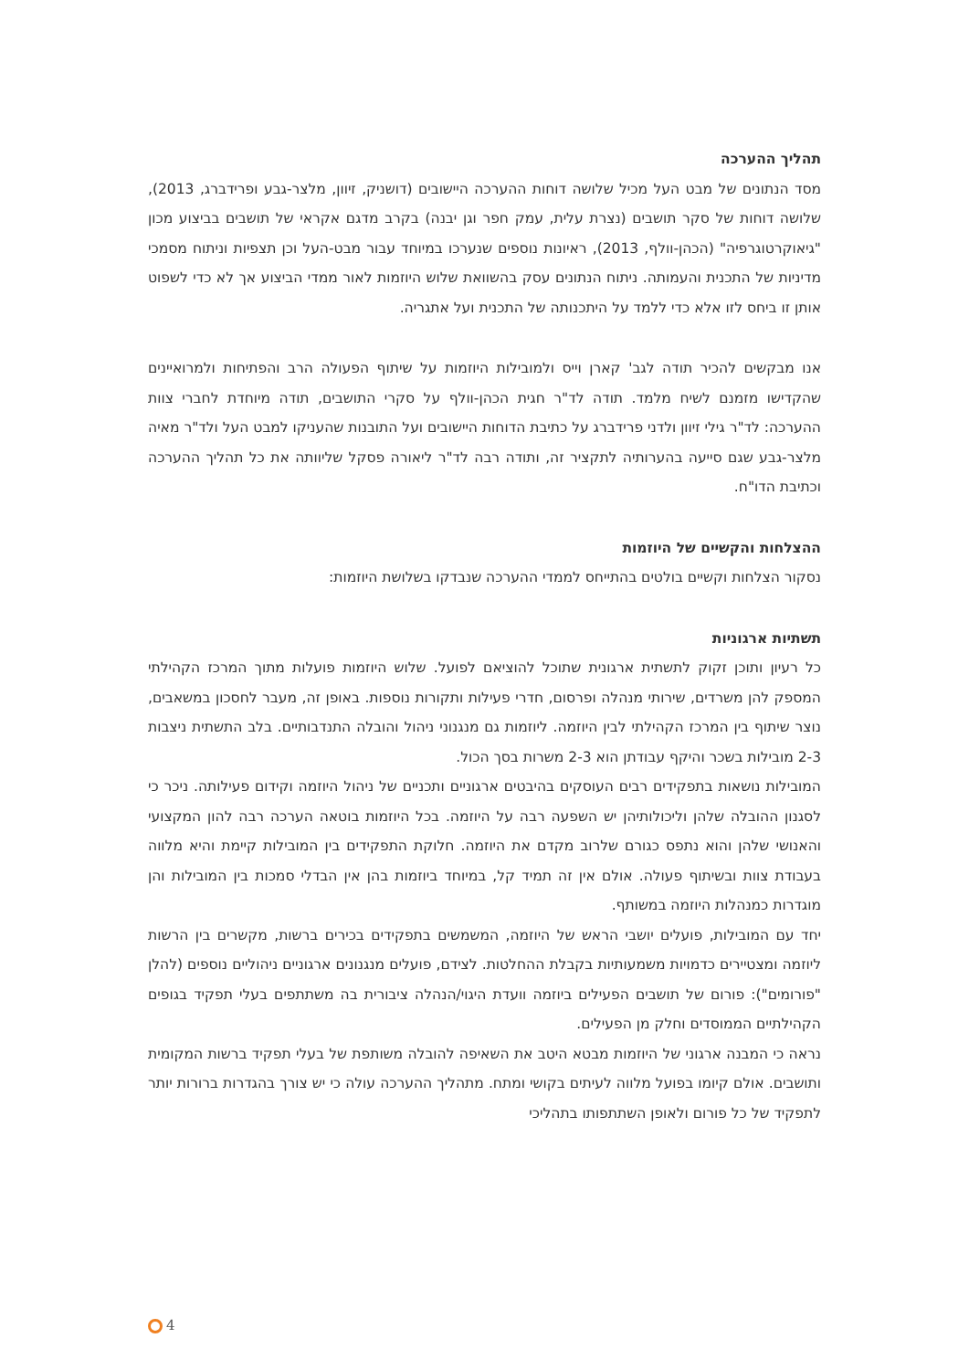תהליך ההערכה
מסד הנתונים של מבט העל מכיל שלושה דוחות ההערכה היישובים (דושניק, זיוון, מלצר-גבע ופרידברג, 2013), שלושה דוחות של סקר תושבים (נצרת עלית, עמק חפר וגן יבנה) בקרב מדגם אקראי של תושבים בביצוע מכון "גיאוקרטוגרפיה" (הכהן-וולף, 2013), ראיונות נוספים שנערכו במיוחד עבור מבט-העל וכן תצפיות וניתוח מסמכי מדיניות של התכנית והעמותה. ניתוח הנתונים עסק בהשוואת שלוש היוזמות לאור ממדי הביצוע אך לא כדי לשפוט אותן זו ביחס לזו אלא כדי ללמד על היתכנותה של התכנית ועל אתגריה.
אנו מבקשים להכיר תודה לגב' קארן וייס ולמובילות היוזמות על שיתוף הפעולה הרב והפתיחות ולמרואיינים שהקדישו מזמנם לשיח מלמד. תודה לד"ר חגית הכהן-וולף על סקרי התושבים, תודה מיוחדת לחברי צוות ההערכה: לד"ר גילי זיוון ולדני פרידברג על כתיבת הדוחות היישובים ועל התובנות שהעניקו למבט העל ולד"ר מאיה מלצר-גבע שגם סייעה בהערותיה לתקציר זה, ותודה רבה לד"ר ליאורה פסקל שליוותה את כל תהליך ההערכה וכתיבת הדו"ח.
ההצלחות והקשיים של היוזמות
נסקור הצלחות וקשיים בולטים בהתייחס לממדי ההערכה שנבדקו בשלושת היוזמות:
תשתיות ארגוניות
כל רעיון ותוכן זקוק לתשתית ארגונית שתוכל להוציאם לפועל. שלוש היוזמות פועלות מתוך המרכז הקהילתי המספק להן משרדים, שירותי מנהלה ופרסום, חדרי פעילות ותקורות נוספות. באופן זה, מעבר לחסכון במשאבים, נוצר שיתוף בין המרכז הקהילתי לבין היוזמה. ליוזמות גם מנגנוני ניהול והובלה התנדבותיים. בלב התשתית ניצבות 2-3 מובילות בשכר והיקף עבודתן הוא 2-3 משרות בסך הכול.
המובילות נושאות בתפקידים רבים העוסקים בהיבטים ארגוניים ותכניים של ניהול היוזמה וקידום פעילותה. ניכר כי לסגנון ההובלה שלהן וליכולותיהן יש השפעה רבה על היוזמה. בכל היוזמות בוטאה הערכה רבה להון המקצועי והאנושי שלהן והוא נתפס כגורם שלרוב מקדם את היוזמה. חלוקת התפקידים בין המובילות קיימת והיא מלווה בעבודת צוות ובשיתוף פעולה. אולם אין זה תמיד קל, במיוחד ביוזמות בהן אין הבדלי סמכות בין המובילות והן מוגדרות כמנהלות היוזמה במשותף.
יחד עם המובילות, פועלים יושבי הראש של היוזמה, המשמשים בתפקידים בכירים ברשות, מקשרים בין הרשות ליוזמה ומצטיירים כדמויות משמעותיות בקבלת ההחלטות. לצידם, פועלים מנגנונים ארגוניים ניהוליים נוספים (להלן "פורומים"): פורום של תושבים הפעילים ביוזמה וועדת היגוי/הנהלה ציבורית בה משתתפים בעלי תפקיד בגופים הקהילתיים הממוסדים וחלק מן הפעילים.
נראה כי המבנה ארגוני של היוזמות מבטא היטב את השאיפה להובלה משותפת של בעלי תפקיד ברשות המקומית ותושבים. אולם קיומו בפועל מלווה לעיתים בקושי ומתח. מתהליך ההערכה עולה כי יש צורך בהגדרות ברורות יותר לתפקיד של כל פורום ולאופן השתתפותו בתהליכי
4